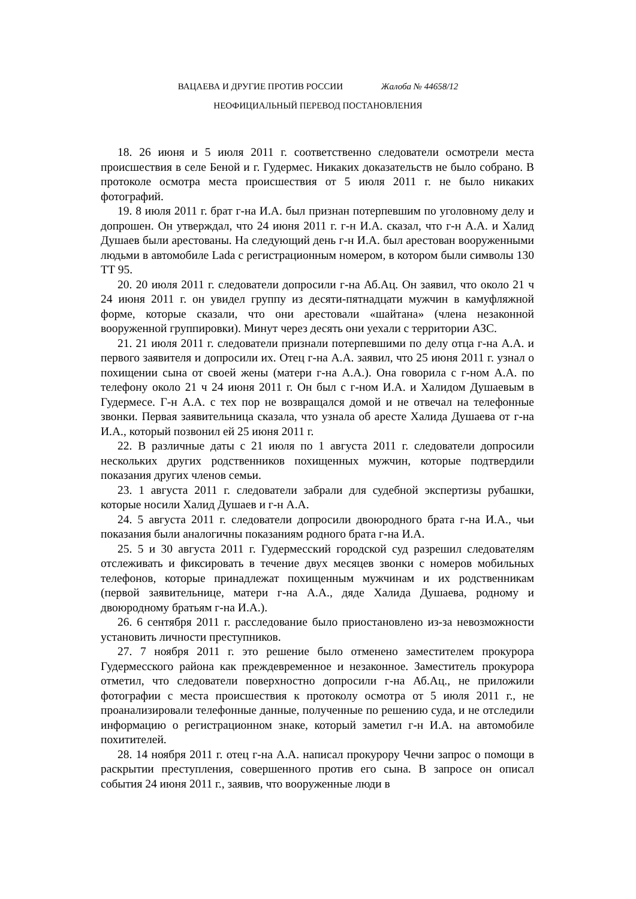ВАЦАЕВА И ДРУГИЕ ПРОТИВ РОССИИ Жалоба № 44658/12
НЕОФИЦИАЛЬНЫЙ ПЕРЕВОД ПОСТАНОВЛЕНИЯ
18. 26 июня и 5 июля 2011 г. соответственно следователи осмотрели места происшествия в селе Беной и г. Гудермес. Никаких доказательств не было собрано. В протоколе осмотра места происшествия от 5 июля 2011 г. не было никаких фотографий.
19. 8 июля 2011 г. брат г-на И.А. был признан потерпевшим по уголовному делу и допрошен. Он утверждал, что 24 июня 2011 г. г-н И.А. сказал, что г-н А.А. и Халид Душаев были арестованы. На следующий день г-н И.А. был арестован вооруженными людьми в автомобиле Lada с регистрационным номером, в котором были символы 130 ТТ 95.
20. 20 июля 2011 г. следователи допросили г-на Аб.Ац. Он заявил, что около 21 ч 24 июня 2011 г. он увидел группу из десяти-пятнадцати мужчин в камуфляжной форме, которые сказали, что они арестовали «шайтана» (члена незаконной вооруженной группировки). Минут через десять они уехали с территории АЗС.
21. 21 июля 2011 г. следователи признали потерпевшими по делу отца г-на А.А. и первого заявителя и допросили их. Отец г-на А.А. заявил, что 25 июня 2011 г. узнал о похищении сына от своей жены (матери г-на А.А.). Она говорила с г-ном А.А. по телефону около 21 ч 24 июня 2011 г. Он был с г-ном И.А. и Халидом Душаевым в Гудермесе. Г-н А.А. с тех пор не возвращался домой и не отвечал на телефонные звонки. Первая заявительница сказала, что узнала об аресте Халида Душаева от г-на И.А., который позвонил ей 25 июня 2011 г.
22. В различные даты с 21 июля по 1 августа 2011 г. следователи допросили нескольких других родственников похищенных мужчин, которые подтвердили показания других членов семьи.
23. 1 августа 2011 г. следователи забрали для судебной экспертизы рубашки, которые носили Халид Душаев и г-н А.А.
24. 5 августа 2011 г. следователи допросили двоюродного брата г-на И.А., чьи показания были аналогичны показаниям родного брата г-на И.А.
25. 5 и 30 августа 2011 г. Гудермесский городской суд разрешил следователям отслеживать и фиксировать в течение двух месяцев звонки с номеров мобильных телефонов, которые принадлежат похищенным мужчинам и их родственникам (первой заявительнице, матери г-на А.А., дяде Халида Душаева, родному и двоюродному братьям г-на И.А.).
26. 6 сентября 2011 г. расследование было приостановлено из-за невозможности установить личности преступников.
27. 7 ноября 2011 г. это решение было отменено заместителем прокурора Гудермесского района как преждевременное и незаконное. Заместитель прокурора отметил, что следователи поверхностно допросили г-на Аб.Ац., не приложили фотографии с места происшествия к протоколу осмотра от 5 июля 2011 г., не проанализировали телефонные данные, полученные по решению суда, и не отследили информацию о регистрационном знаке, который заметил г-н И.А. на автомобиле похитителей.
28. 14 ноября 2011 г. отец г-на А.А. написал прокурору Чечни запрос о помощи в раскрытии преступления, совершенного против его сына. В запросе он описал события 24 июня 2011 г., заявив, что вооруженные люди в